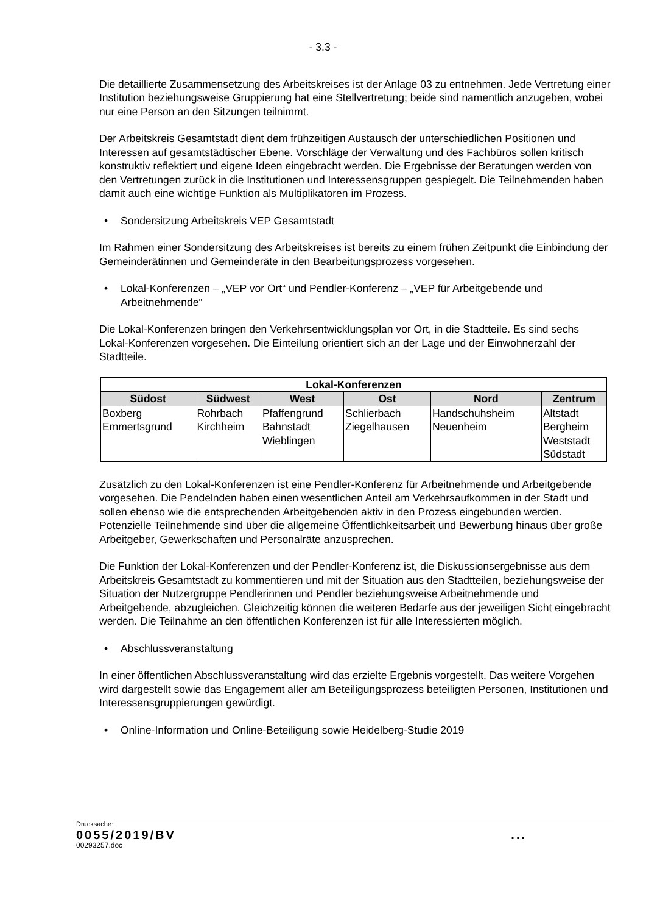- 3.3 -
Die detaillierte Zusammensetzung des Arbeitskreises ist der Anlage 03 zu entnehmen. Jede Vertretung einer Institution beziehungsweise Gruppierung hat eine Stellvertretung; beide sind namentlich anzugeben, wobei nur eine Person an den Sitzungen teilnimmt.
Der Arbeitskreis Gesamtstadt dient dem frühzeitigen Austausch der unterschiedlichen Positionen und Interessen auf gesamtstädtischer Ebene. Vorschläge der Verwaltung und des Fachbüros sollen kritisch konstruktiv reflektiert und eigene Ideen eingebracht werden. Die Ergebnisse der Beratungen werden von den Vertretungen zurück in die Institutionen und Interessensgruppen gespiegelt. Die Teilnehmenden haben damit auch eine wichtige Funktion als Multiplikatoren im Prozess.
• Sondersitzung Arbeitskreis VEP Gesamtstadt
Im Rahmen einer Sondersitzung des Arbeitskreises ist bereits zu einem frühen Zeitpunkt die Einbindung der Gemeinderätinnen und Gemeinderäte in den Bearbeitungsprozess vorgesehen.
• Lokal-Konferenzen – „VEP vor Ort“ und Pendler-Konferenz – „VEP für Arbeitgebende und Arbeitnehmende“
Die Lokal-Konferenzen bringen den Verkehrsentwicklungsplan vor Ort, in die Stadtteile. Es sind sechs Lokal-Konferenzen vorgesehen. Die Einteilung orientiert sich an der Lage und der Einwohnerzahl der Stadtteile.
| Lokal-Konferenzen | | | | | |
| --- | --- | --- | --- | --- | --- |
| Südost | Südwest | West | Ost | Nord | Zentrum |
| Boxberg Emmertsgrund | Rohrbach Kirchheim | Pfaffengrund Bahnstadt Wieblingen | Schlierbach Ziegelhausen | Handschuhsheim Neuenheim | Altstadt Bergheim Weststadt Südstadt |
Zusätzlich zu den Lokal-Konferenzen ist eine Pendler-Konferenz für Arbeitnehmende und Arbeitgebende vorgesehen. Die Pendelnden haben einen wesentlichen Anteil am Verkehrsaufkommen in der Stadt und sollen ebenso wie die entsprechenden Arbeitgebenden aktiv in den Prozess eingebunden werden. Potenzielle Teilnehmende sind über die allgemeine Öffentlichkeitsarbeit und Bewerbung hinaus über große Arbeitgeber, Gewerkschaften und Personalräte anzusprechen.
Die Funktion der Lokal-Konferenzen und der Pendler-Konferenz ist, die Diskussionsergebnisse aus dem Arbeitskreis Gesamtstadt zu kommentieren und mit der Situation aus den Stadtteilen, beziehungsweise der Situation der Nutzergruppe Pendlerinnen und Pendler beziehungsweise Arbeitnehmende und Arbeitgebende, abzugleichen. Gleichzeitig können die weiteren Bedarfe aus der jeweiligen Sicht eingebracht werden. Die Teilnahme an den öffentlichen Konferenzen ist für alle Interessierten möglich.
• Abschlussveranstaltung
In einer öffentlichen Abschlussveranstaltung wird das erzielte Ergebnis vorgestellt. Das weitere Vorgehen wird dargestellt sowie das Engagement aller am Beteiligungsprozess beteiligten Personen, Institutionen und Interessensgruppierungen gewürdigt.
• Online-Information und Online-Beteiligung sowie Heidelberg-Studie 2019
Drucksache:
0055/2019/BV...
00293257.doc